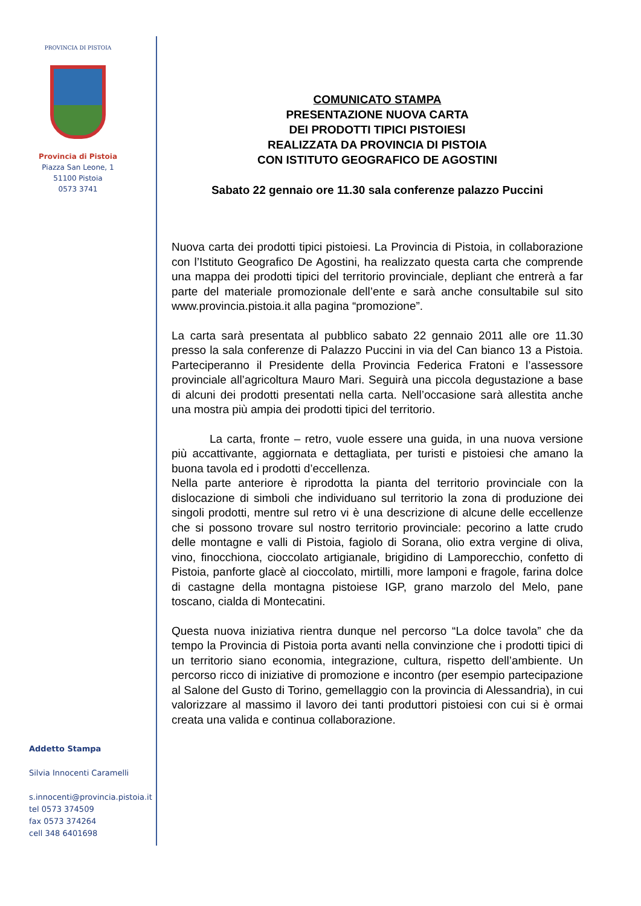PROVINCIA DI PISTOIA
Provincia di Pistoia
Piazza San Leone, 1
51100 Pistoia
0573 3741
Addetto Stampa
Silvia Innocenti Caramelli
s.innocenti@provincia.pistoia.it
tel 0573 374509
fax 0573 374264
cell 348 6401698
COMUNICATO STAMPA
PRESENTAZIONE NUOVA CARTA
DEI PRODOTTI TIPICI PISTOIESI
REALIZZATA DA PROVINCIA DI PISTOIA
CON ISTITUTO GEOGRAFICO DE AGOSTINI
Sabato 22 gennaio ore 11.30 sala conferenze palazzo Puccini
Nuova carta dei prodotti tipici pistoiesi. La Provincia di Pistoia, in collaborazione con l’Istituto Geografico De Agostini, ha realizzato questa carta che comprende una mappa dei prodotti tipici del territorio provinciale, depliant che entrerà a far parte del materiale promozionale dell’ente e sarà anche consultabile sul sito www.provincia.pistoia.it alla pagina “promozione”.
La carta sarà presentata al pubblico sabato 22 gennaio 2011 alle ore 11.30 presso la sala conferenze di Palazzo Puccini in via del Can bianco 13 a Pistoia. Parteciperanno il Presidente della Provincia Federica Fratoni e l’assessore provinciale all’agricoltura Mauro Mari. Seguirà una piccola degustazione a base di alcuni dei prodotti presentati nella carta. Nell’occasione sarà allestita anche una mostra più ampia dei prodotti tipici del territorio.
La carta, fronte – retro, vuole essere una guida, in una nuova versione più accattivante, aggiornata e dettagliata, per turisti e pistoiesi che amano la buona tavola ed i prodotti d’eccellenza.
Nella parte anteriore è riprodotta la pianta del territorio provinciale con la dislocazione di simboli che individuano sul territorio la zona di produzione dei singoli prodotti, mentre sul retro vi è una descrizione di alcune delle eccellenze che si possono trovare sul nostro territorio provinciale: pecorino a latte crudo delle montagne e valli di Pistoia, fagiolo di Sorana, olio extra vergine di oliva, vino, finocchiona, cioccolato artigianale, brigidino di Lamporecchio, confetto di Pistoia, panforte glacè al cioccolato, mirtilli, more lamponi e fragole, farina dolce di castagne della montagna pistoiese IGP, grano marzolo del Melo, pane toscano, cialda di Montecatini.
Questa nuova iniziativa rientra dunque nel percorso “La dolce tavola” che da tempo la Provincia di Pistoia porta avanti nella convinzione che i prodotti tipici di un territorio siano economia, integrazione, cultura, rispetto dell’ambiente. Un percorso ricco di iniziative di promozione e incontro (per esempio partecipazione al Salone del Gusto di Torino, gemellaggio con la provincia di Alessandria), in cui valorizzare al massimo il lavoro dei tanti produttori pistoiesi con cui si è ormai creata una valida e continua collaborazione.